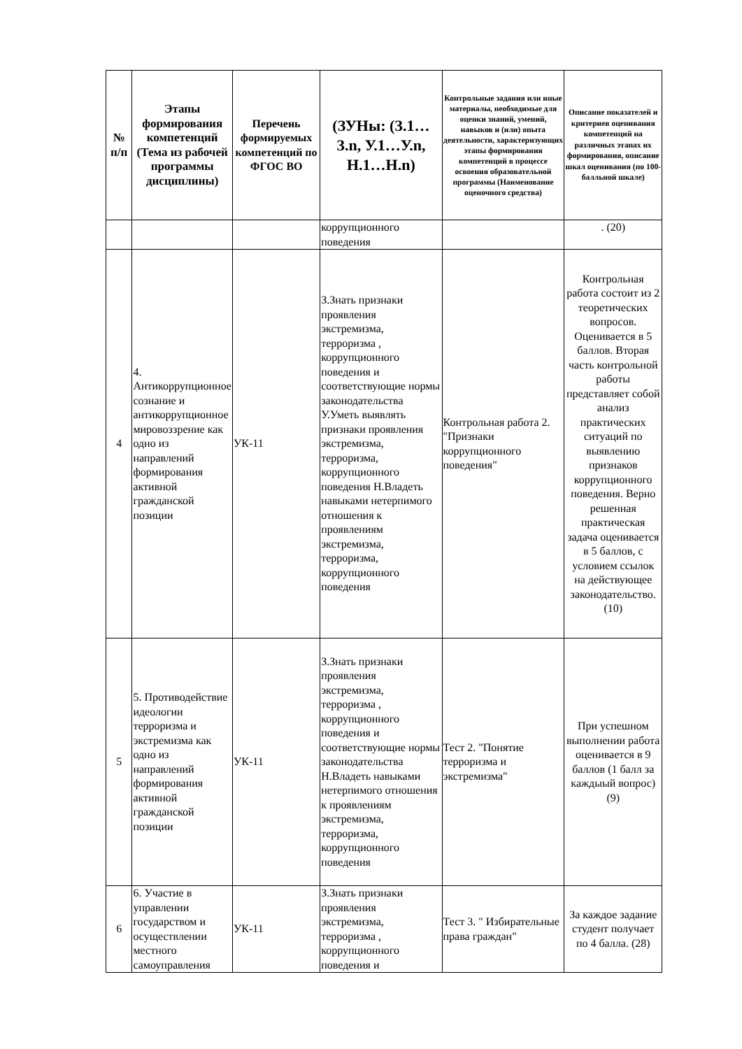| № п/п | Этапы формирования компетенций (Тема из рабочей программы дисциплины) | Перечень формируемых компетенций по ФГОС ВО | (ЗУНы: (З.1…З.n, У.1…У.n, Н.1…Н.n) | Контрольные задания или иные материалы, необходимые для оценки знаний, умений, навыков и (или) опыта деятельности, характеризующих этапы формирования компетенций в процессе освоения образовательной программы (Наименование оценочного средства) | Описание показателей и критериев оценивания компетенций на различных этапах их формирования, описание шкал оценивания (по 100-балльной шкале) |
| --- | --- | --- | --- | --- | --- |
| | | | коррупционного поведения | | . (20) |
| 4 | 4. Антикоррупционное сознание и антикоррупционное мировоззрение как одно из направлений формирования активной гражданской позиции | УК-11 | З.Знать признаки проявления экстремизма, терроризма , коррупционного поведения и соответствующие нормы законодательства У.Уметь выявлять признаки проявления экстремизма, терроризма, коррупционного поведения Н.Владеть навыками нетерпимого отношения к проявлениям экстремизма, терроризма, коррупционного поведения | Контрольная работа 2. "Признаки коррупционного поведения" | Контрольная работа состоит из 2 теоретических вопросов. Оценивается в 5 баллов. Вторая часть контрольной работы представляет собой анализ практических ситуаций по выявлению признаков коррупционного поведения. Верно решенная практическая задача оценивается в 5 баллов, с условием ссылок на действующее законодательство. (10) |
| 5 | 5. Противодействие идеологии терроризма и экстремизма как одно из направлений формирования активной гражданской позиции | УК-11 | З.Знать признаки проявления экстремизма, терроризма , коррупционного поведения и соответствующие нормы законодательства Н.Владеть навыками нетерпимого отношения к проявлениям экстремизма, терроризма, коррупционного поведения | Тест 2. "Понятие терроризма и экстремизма" | При успешном выполнении работа оценивается в 9 баллов (1 балл за каждыый вопрос) (9) |
| 6 | 6. Участие в управлении государством и осуществлении местного самоуправления | УК-11 | З.Знать признаки проявления экстремизма, терроризма , коррупционного поведения и | Тест 3. " Избирательные права граждан" | За каждое задание студент получает по 4 балла. (28) |